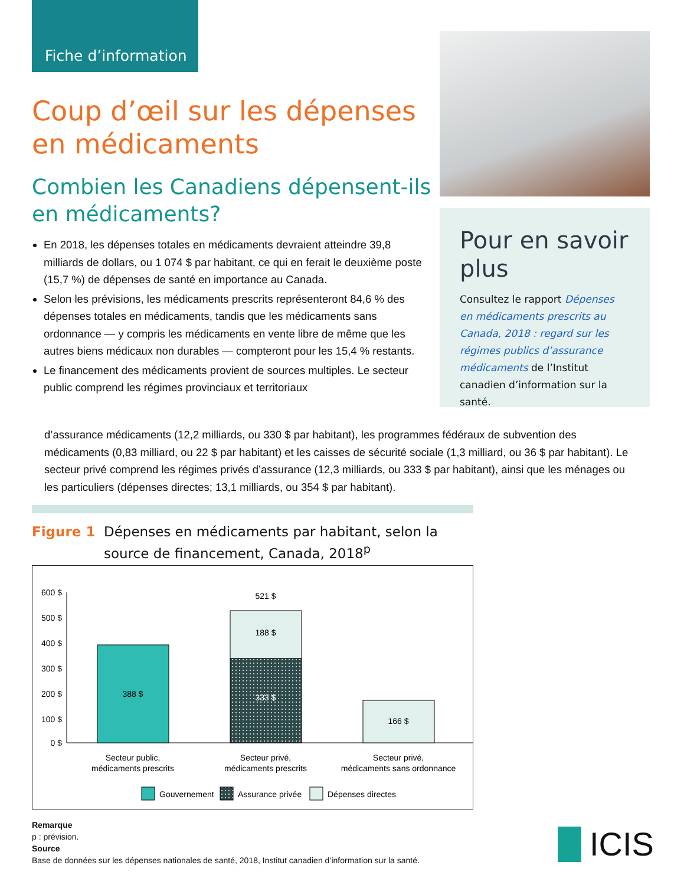Fiche d’information
Coup d’œil sur les dépenses en médicaments
Combien les Canadiens dépensent-ils en médicaments?
En 2018, les dépenses totales en médicaments devraient atteindre 39,8 milliards de dollars, ou 1 074 $ par habitant, ce qui en ferait le deuxième poste (15,7 %) de dépenses de santé en importance au Canada.
Selon les prévisions, les médicaments prescrits représenteront 84,6 % des dépenses totales en médicaments, tandis que les médicaments sans ordonnance — y compris les médicaments en vente libre de même que les autres biens médicaux non durables — compteront pour les 15,4 % restants.
Le financement des médicaments provient de sources multiples. Le secteur public comprend les régimes provinciaux et territoriaux
d’assurance médicaments (12,2 milliards, ou 330 $ par habitant), les programmes fédéraux de subvention des médicaments (0,83 milliard, ou 22 $ par habitant) et les caisses de sécurité sociale (1,3 milliard, ou 36 $ par habitant). Le secteur privé comprend les régimes privés d’assurance (12,3 milliards, ou 333 $ par habitant), ainsi que les ménages ou les particuliers (dépenses directes; 13,1 milliards, ou 354 $ par habitant).
Pour en savoir plus
Consultez le rapport Dépenses en médicaments prescrits au Canada, 2018 : regard sur les régimes publics d’assurance médicaments de l’Institut canadien d’information sur la santé.
Figure 1 Dépenses en médicaments par habitant, selon la source de financement, Canada, 2018<sup>p</sup>
600 $
500 $
400 $
300 $
200 $
100 $
0 $
388 $
333 $
188 $
521 $
166 $
Secteur public,
médicaments prescrits
Secteur privé,
médicaments prescrits
Secteur privé,
médicaments sans ordonnance
Gouvernement
Assurance privée
Dépenses directes
Remarque
p : prévision.
Source
Base de données sur les dépenses nationales de santé, 2018, Institut canadien d’information sur la santé.
ICIS